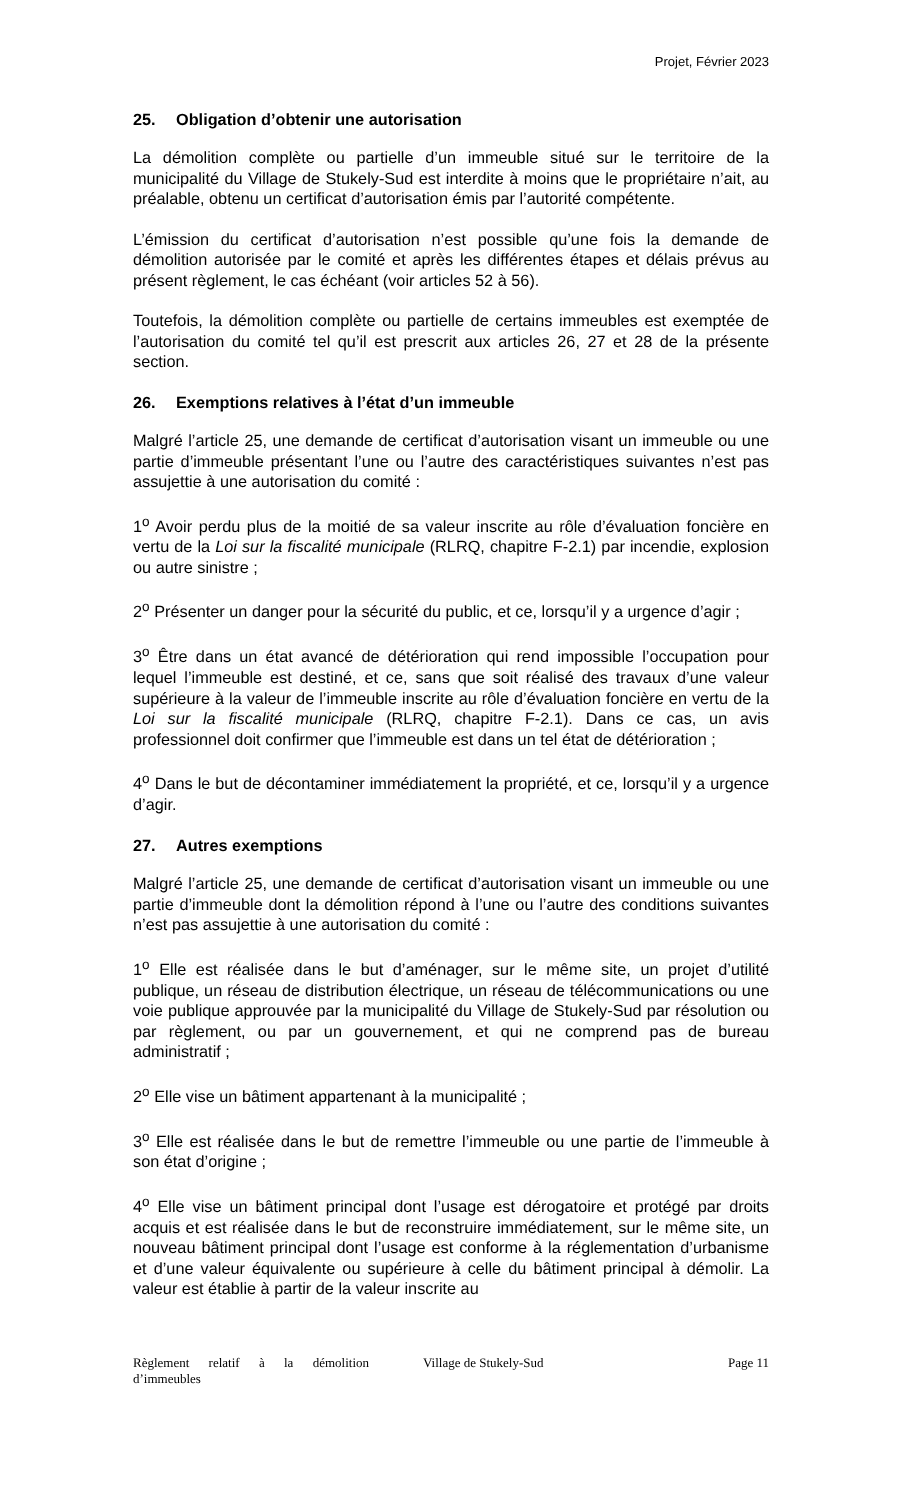Projet, Février 2023
25. Obligation d’obtenir une autorisation
La démolition complète ou partielle d’un immeuble situé sur le territoire de la municipalité du Village de Stukely-Sud est interdite à moins que le propriétaire n’ait, au préalable, obtenu un certificat d’autorisation émis par l’autorité compétente.
L’émission du certificat d’autorisation n’est possible qu’une fois la demande de démolition autorisée par le comité et après les différentes étapes et délais prévus au présent règlement, le cas échéant (voir articles 52 à 56).
Toutefois, la démolition complète ou partielle de certains immeubles est exemptée de l’autorisation du comité tel qu’il est prescrit aux articles 26, 27 et 28 de la présente section.
26. Exemptions relatives à l’état d’un immeuble
Malgré l’article 25, une demande de certificat d’autorisation visant un immeuble ou une partie d’immeuble présentant l’une ou l’autre des caractéristiques suivantes n’est pas assujettie à une autorisation du comité :
1<sup>o</sup> Avoir perdu plus de la moitié de sa valeur inscrite au rôle d’évaluation foncière en vertu de la Loi sur la fiscalité municipale (RLRQ, chapitre F-2.1) par incendie, explosion ou autre sinistre ;
2<sup>o</sup> Présenter un danger pour la sécurité du public, et ce, lorsqu’il y a urgence d’agir ;
3<sup>o</sup> Être dans un état avancé de détérioration qui rend impossible l’occupation pour lequel l’immeuble est destiné, et ce, sans que soit réalisé des travaux d’une valeur supérieure à la valeur de l’immeuble inscrite au rôle d’évaluation foncière en vertu de la Loi sur la fiscalité municipale (RLRQ, chapitre F-2.1). Dans ce cas, un avis professionnel doit confirmer que l’immeuble est dans un tel état de détérioration ;
4<sup>o</sup> Dans le but de décontaminer immédiatement la propriété, et ce, lorsqu’il y a urgence d’agir.
27. Autres exemptions
Malgré l’article 25, une demande de certificat d’autorisation visant un immeuble ou une partie d’immeuble dont la démolition répond à l’une ou l’autre des conditions suivantes n’est pas assujettie à une autorisation du comité :
1<sup>o</sup> Elle est réalisée dans le but d’aménager, sur le même site, un projet d’utilité publique, un réseau de distribution électrique, un réseau de télécommunications ou une voie publique approuvée par la municipalité du Village de Stukely-Sud par résolution ou par règlement, ou par un gouvernement, et qui ne comprend pas de bureau administratif ;
2<sup>o</sup> Elle vise un bâtiment appartenant à la municipalité ;
3<sup>o</sup> Elle est réalisée dans le but de remettre l’immeuble ou une partie de l’immeuble à son état d’origine ;
4<sup>o</sup> Elle vise un bâtiment principal dont l’usage est dérogatoire et protégé par droits acquis et est réalisée dans le but de reconstruire immédiatement, sur le même site, un nouveau bâtiment principal dont l’usage est conforme à la réglementation d’urbanisme et d’une valeur équivalente ou supérieure à celle du bâtiment principal à démolir. La valeur est établie à partir de la valeur inscrite au
Règlement relatif à la démolition d’immeubles
Village de Stukely-Sud Page 11